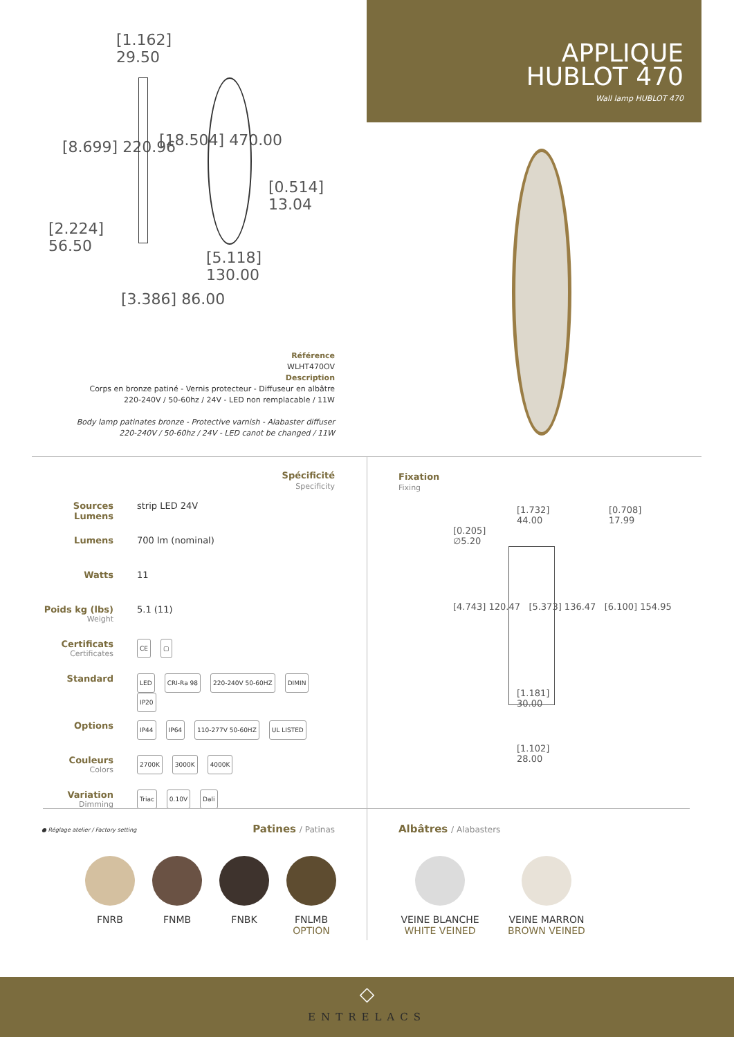[1.162]
29.50
[8.699] 220.96 [18.504] 470.00
[0.514]
13.04
[2.224]
56.50
[5.118]
130.00
[3.386] 86.00
APPLIQUE
HUBLOT 470
Wall lamp HUBLOT 470
Référence
WLHT470OV
Description
Corps en bronze patiné - Vernis protecteur - Diffuseur en albâtre
220-240V / 50-60hz / 24V - LED non remplacable / 11W
Body lamp patinates bronze - Protective varnish - Alabaster diffuser
220-240V / 50-60hz / 24V - LED canot be changed / 11W
Spécificité
Specificity
| Sources Lumens | strip LED 24V |
| Lumens | 700 lm (nominal) |
| Watts | 11 |
| Poids kg (lbs) Weight | 5.1 (11) |
| Certificats Certificates | CE ▢ |
| Standard | LED CRI-Ra 98 220-240V 50-60HZ DIMIN IP20 |
| Options | IP44 IP64 110-277V 50-60HZ UL LISTED |
| Couleurs Colors | 2700K 3000K 4000K |
| Variation Dimming | Triac 0.10V Dali |
● Réglage atelier / Factory setting
Fixation
Fixing
[1.732]
44.00
[0.708]
17.99
[0.205]
∅5.20
[4.743] 120.47 [5.373] 136.47 [6.100] 154.95
[1.181]
30.00
[1.102]
28.00
Patines / Patinas Albâtres / Alabasters
FNRB FNMB FNBK
FNLMB
OPTION
VEINE BLANCHE
WHITE VEINED
VEINE MARRON
BROWN VEINED
◇
ENTRELACS